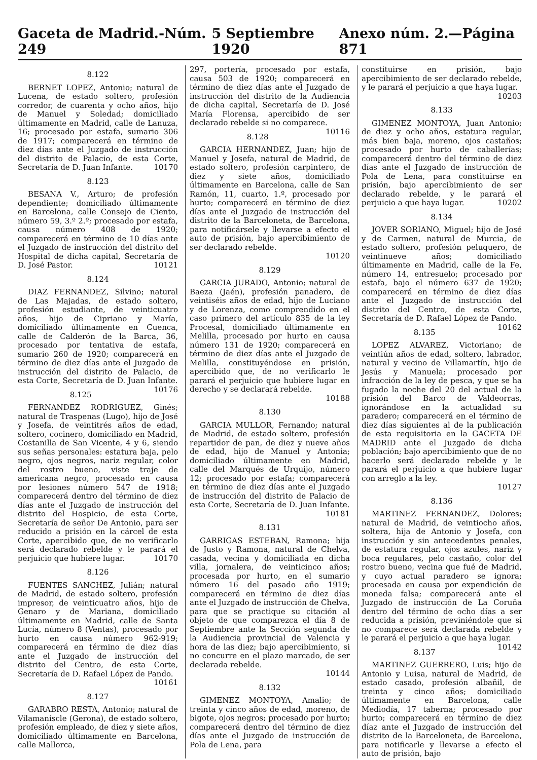Gaceta de Madrid.-Núm. 249 5 Septiembre 1920 Anexo núm. 2.—Página 871
8.122
BERNET LOPEZ, Antonio; natural de Lucena, de estado soltero, profesión corredor, de cuarenta y ocho años, hijo de Manuel y Soledad; domiciliado últimamente en Madrid, calle de Lanuza, 16; procesado por estafa, sumario 306 de 1917; comparecerá en término de diez días ante el Juzgado de instrucción del distrito de Palacio, de esta Corte, Secretaría de D. Juan Infante. 10170
8.123
BESANA V., Arturo; de profesión dependiente; domiciliado últimamente en Barcelona, calle Consejo de Ciento, número 59, 3.º 2.º; procesado por estafa, causa número 408 de 1920; comparecerá en término de 10 días ante el Juzgado de instrucción del distrito del Hospital de dicha capital, Secretaría de D. José Pastor. 10121
8.124
DIAZ FERNANDEZ, Silvino; natural de Las Majadas, de estado soltero, profesión estudiante, de veinticuatro años, hijo de Cipriano y María, domiciliado últimamente en Cuenca, calle de Calderón de la Barca, 36, procesado por tentativa de estafa, sumario 260 de 1920; comparecerá en término de diez días ante el Juzgado de instrucción del distrito de Palacio, de esta Corte, Secretaría de D. Juan Infante. 10176
8.125
FERNANDEZ RODRIGUEZ, Ginés; natural de Traspenas (Lugo), hijo de José y Josefa, de veintitrés años de edad, soltero, cocinero, domiciliado en Madrid, Costanilla de San Vicente, 4 y 6, siendo sus señas personales: estatura baja, pelo negro, ojos negros, nariz regular, color del rostro bueno, viste traje de americana negro, procesado en causa por lesiones número 547 de 1918; comparecerá dentro del término de diez días ante el Juzgado de instrucción del distrito del Hospicio, de esta Corte, Secretaría de señor De Antonio, para ser reducido a prisión en la cárcel de esta Corte, apercibido que, de no verificarlo será declarado rebelde y le parará el perjuicio que hubiere lugar. 10170
8.126
FUENTES SANCHEZ, Julián; natural de Madrid, de estado soltero, profesión impresor, de veinticuatro años, hijo de Genaro y de Mariana, domiciliado últimamente en Madrid, calle de Santa Lucía, número 8 (Ventas), procesado por hurto en causa número 962-919; comparecerá en término de diez días ante el Juzgado de instrucción del distrito del Centro, de esta Corte, Secretaría de D. Rafael López de Pando.
10161
8.127
GARABRO RESTA, Antonio; natural de Vilamaniscle (Gerona), de estado soltero, profesión empleado, de diez y siete años, domiciliado últimamente en Barcelona, calle Mallorca,
297, portería, procesado por estafa, causa 503 de 1920; comparecerá en término de diez días ante el Juzgado de instrucción del distrito de la Audiencia de dicha capital, Secretaría de D. José María Florensa, apercibido de ser declarado rebelde si no comparece. 10116
8.128
GARCIA HERNANDEZ, Juan; hijo de Manuel y Josefa, natural de Madrid, de estado soltero, profesión carpintero, de diez y siete años, domiciliado últimamente en Barcelona, calle de San Ramón, 11, cuarto, 1.º, procesado por hurto; comparecerá en término de diez días ante el Juzgado de instrucción del distrito de la Barceloneta, de Barcelona, para notificársele y llevarse a efecto el auto de prisión, bajo apercibimiento de ser declarado rebelde.
10120
8.129
GARCIA JURADO, Antonio; natural de Baeza (Jaén), profesión panadero, de veintiséis años de edad, hijo de Luciano y de Lorenza, como comprendido en el caso primero del artículo 835 de la ley Procesal, domiciliado últimamente en Melilla, procesado por hurto en causa número 131 de 1920; comparecerá en término de diez días ante el Juzgado de Melilla, constituyéndose en prisión, apercibido que, de no verificarlo le parará el perjuicio que hubiere lugar en derecho y se declarará rebelde.
10188
8.130
GARCIA MULLOR, Fernando; natural de Madrid, de estado soltero, profesión repartidor de pan, de diez y nueve años de edad, hijo de Manuel y Antonia; domiciliado últimamente en Madrid, calle del Marqués de Urquijo, número 12; procesado por estafa; comparecerá en término de diez días ante el Juzgado de instrucción del distrito de Palacio de esta Corte, Secretaría de D. Juan Infante.
10181
8.131
GARRIGAS ESTEBAN, Ramona; hija de Justo y Ramona, natural de Chelva, casada, vecina y domiciliada en dicha villa, jornalera, de veinticinco años; procesada por hurto, en el sumario número 16 del pasado año 1919; comparecerá en término de diez días ante el Juzgado de instrucción de Chelva, para que se practique su citación al objeto de que comparezca el día 8 de Septiembre ante la Sección segunda de la Audiencia provincial de Valencia y hora de las diez; bajo apercibimiento, si no concurre en el plazo marcado, de ser declarada rebelde.
10144
8.132
GIMENEZ MONTOYA, Amalio; de treinta y cinco años de edad, moreno, de bigote, ojos negros; procesado por hurto; comparecerá dentro del término de diez días ante el Juzgado de instrucción de Pola de Lena, para
constituirse en prisión, bajo apercibimiento de ser declarado rebelde, y le parará el perjuicio a que haya lugar.
10203
8.133
GIMENEZ MONTOYA, Juan Antonio; de diez y ocho años, estatura regular, más bien baja, moreno, ojos castaños; procesado por hurto de caballerías; comparecerá dentro del término de diez días ante el Juzgado de instrucción de Pola de Lena, para constituirse en prisión, bajo apercibimiento de ser declarado rebelde, y le parará el perjuicio a que haya lugar. 10202
8.134
JOVER SORIANO, Miguel; hijo de José y de Carmen, natural de Murcia, de estado soltero, profesión peluquero, de veintinueve años; domiciliado últimamente en Madrid, calle de la Fe, número 14, entresuelo; procesado por estafa, bajo el número 637 de 1920; comparecerá en término de diez días ante el Juzgado de instrucción del distrito del Centro, de esta Corte, Secretaría de D. Rafael López de Pando. 10162
8.135
LOPEZ ALVAREZ, Victoriano; de veintiún años de edad, soltero, labrador, natural y vecino de Villamartín, hijo de Jesús y Manuela; procesado por infracción de la ley de pesca, y que se ha fugado la noche del 20 del actual de la prisión del Barco de Valdeorras, ignorándose en la actualidad su paradero; comparecerá en el término de diez días siguientes al de la publicación de esta requisitoria en la GACETA DE MADRID ante el Juzgado de dicha población; bajo apercibimiento que de no hacerlo será declarado rebelde y le parará el perjuicio a que hubiere lugar con arreglo a la ley.
10127
8.136
MARTINEZ FERNANDEZ, Dolores; natural de Madrid, de veintiocho años, soltera, hija de Antonio y Josefa, con instrucción y sin antecedentes penales, de estatura regular, ojos azules, nariz y boca regulares, pelo castaño, color del rostro bueno, vecina que fué de Madrid, y cuyo actual paradero se ignora; procesada en causa por expendición de moneda falsa; comparecerá ante el Juzgado de instrucción de La Coruña dentro del término de ocho días a ser reducida a prisión, previniéndole que si no comparece será declarada rebelde y le parará el perjuicio a que haya lugar. 10142
8.137
MARTINEZ GUERRERO, Luis; hijo de Antonio y Luisa, natural de Madrid, de estado casado, profesión albañil, de treinta y cinco años; domiciliado últimamente en Barcelona, calle Mediodía, 17 taberna; procesado por hurto; comparecerá en término de diez díaz ante el Juzgado de instrucción del distrito de la Barceloneta, de Barcelona, para notificarle y llevarse a efecto el auto de prisión, bajo